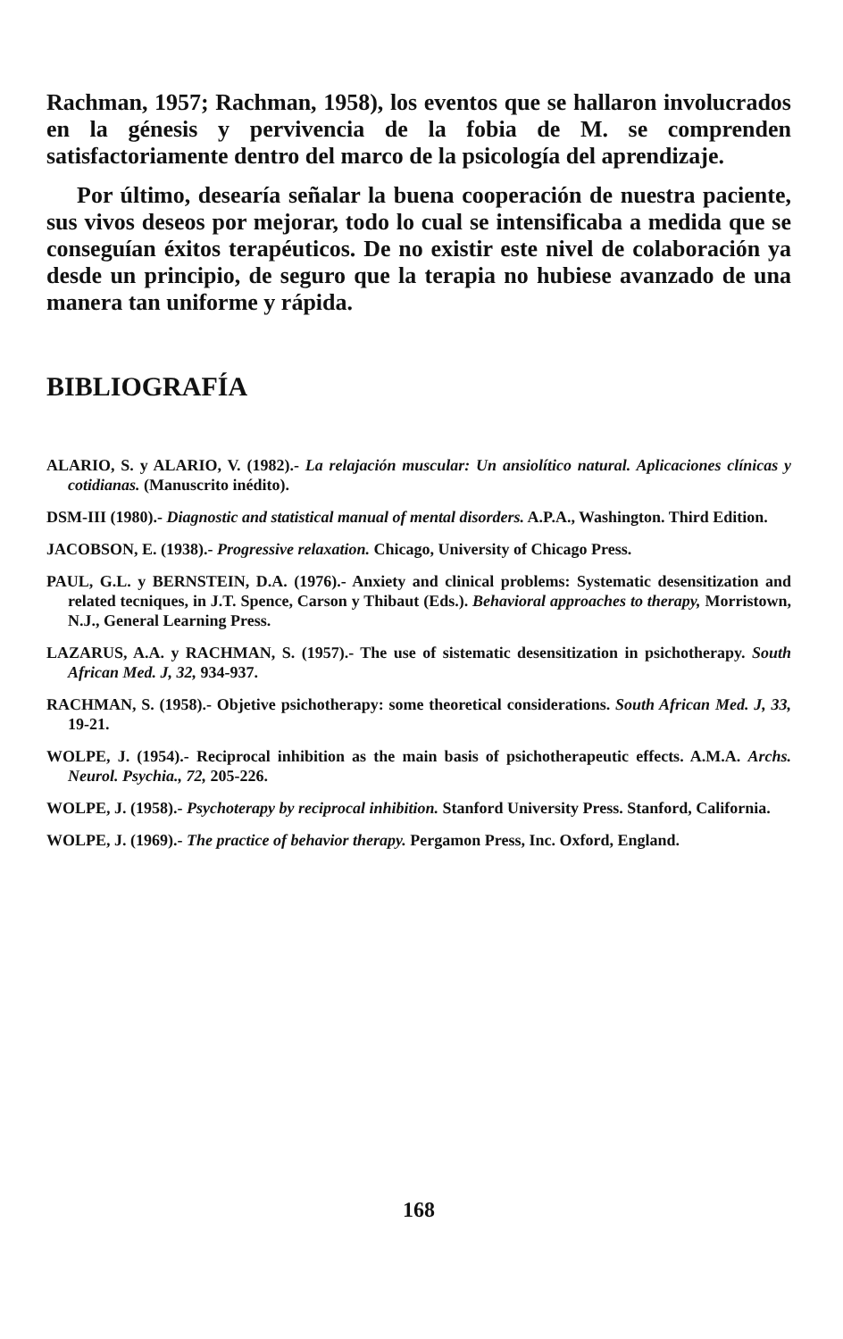Rachman, 1957; Rachman, 1958), los eventos que se hallaron involucrados en la génesis y pervivencia de la fobia de M. se comprenden satisfactoriamente dentro del marco de la psicología del aprendizaje.
Por último, desearía señalar la buena cooperación de nuestra paciente, sus vivos deseos por mejorar, todo lo cual se intensificaba a medida que se conseguían éxitos terapéuticos. De no existir este nivel de colaboración ya desde un principio, de seguro que la terapia no hubiese avanzado de una manera tan uniforme y rápida.
BIBLIOGRAFÍA
ALARIO, S. y ALARIO, V. (1982).- La relajación muscular: Un ansiolítico natural. Aplicaciones clínicas y cotidianas. (Manuscrito inédito).
DSM-III (1980).- Diagnostic and statistical manual of mental disorders. A.P.A., Washington. Third Edition.
JACOBSON, E. (1938).- Progressive relaxation. Chicago, University of Chicago Press.
PAUL, G.L. y BERNSTEIN, D.A. (1976).- Anxiety and clinical problems: Systematic desensitization and related tecniques, in J.T. Spence, Carson y Thibaut (Eds.). Behavioral approaches to therapy, Morristown, N.J., General Learning Press.
LAZARUS, A.A. y RACHMAN, S. (1957).- The use of sistematic desensitization in psichotherapy. South African Med. J, 32, 934-937.
RACHMAN, S. (1958).- Objetive psichotherapy: some theoretical considerations. South African Med. J, 33, 19-21.
WOLPE, J. (1954).- Reciprocal inhibition as the main basis of psichotherapeutic effects. A.M.A. Archs. Neurol. Psychia., 72, 205-226.
WOLPE, J. (1958).- Psychoterapy by reciprocal inhibition. Stanford University Press. Stanford, California.
WOLPE, J. (1969).- The practice of behavior therapy. Pergamon Press, Inc. Oxford, England.
168